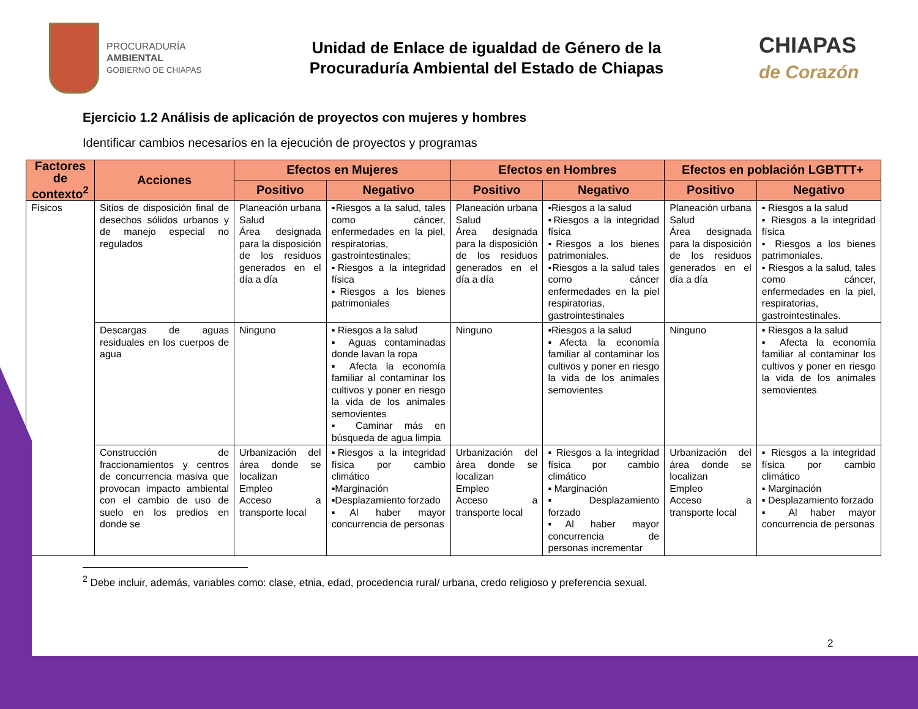PROCURADURÍA
AMBIENTAL
GOBIERNO DE CHIAPAS
Unidad de Enlace de igualdad de Género de la
Procuraduría Ambiental del Estado de Chiapas
CHIAPAS
de Corazón
Ejercicio 1.2 Análisis de aplicación de proyectos con mujeres y hombres
Identificar cambios necesarios en la ejecución de proyectos y programas
| Factores de contexto<sup>2</sup> | Acciones | Efectos en Mujeres | | Efectos en Hombres | | Efectos en población LGBTTT+ | |
| --- | --- | --- | --- | --- | --- | --- | --- |
| | | Positivo | Negativo | Positivo | Negativo | Positivo | Negativo |
| Físicos | Sitios de disposición final de desechos sólidos urbanos y de manejo especial no regulados | Planeación urbana Salud Área designada para la disposición de los residuos generados en el día a día | ▪Riesgos a la salud, tales como cáncer, enfermedades en la piel, respiratorias, gastrointestinales; ▪Riesgos a la integridad física ▪Riesgos a los bienes patrimoniales | Planeación urbana Salud Área designada para la disposición de los residuos generados en el día a día | ▪Riesgos a la salud ▪Riesgos a la integridad física ▪Riesgos a los bienes patrimoniales. ▪Riesgos a la salud tales como cáncer enfermedades en la piel respiratorias, gastrointestinales | Planeación urbana Salud Área designada para la disposición de los residuos generados en el día a día | ▪ Riesgos a la salud ▪ Riesgos a la integridad física ▪ Riesgos a los bienes patrimoniales. ▪ Riesgos a la salud, tales como cáncer, enfermedades en la piel, respiratorias, gastrointestinales. |
| | Descargas de aguas residuales en los cuerpos de agua | Ninguno | ▪ Riesgos a la salud ▪ Aguas contaminadas donde lavan la ropa ▪ Afecta la economía familiar al contaminar los cultivos y poner en riesgo la vida de los animales semovientes ▪ Caminar más en búsqueda de agua limpia | Ninguno | ▪Riesgos a la salud ▪Afecta la economía familiar al contaminar los cultivos y poner en riesgo la vida de los animales semovientes | Ninguno | ▪ Riesgos a la salud ▪ Afecta la economía familiar al contaminar los cultivos y poner en riesgo la vida de los animales semovientes |
| | Construcción de fraccionamientos y centros de concurrencia masiva que provocan impacto ambiental con el cambio de uso de suelo en los predios en donde se | Urbanización del área donde se localizan Empleo Acceso a transporte local | ▪Riesgos a la integridad física por cambio climático ▪Marginación ▪Desplazamiento forzado ▪Al haber mayor concurrencia de personas | Urbanización del área donde se localizan Empleo Acceso a transporte local | ▪ Riesgos a la integridad física por cambio climático ▪ Marginación ▪ Desplazamiento forzado ▪Al haber mayor concurrencia de personas incrementar | Urbanización del área donde se localizan Empleo Acceso a transporte local | ▪ Riesgos a la integridad física por cambio climático ▪ Marginación ▪ Desplazamiento forzado ▪ Al haber mayor concurrencia de personas |
<sup>2</sup> Debe incluir, además, variables como: clase, etnia, edad, procedencia rural/ urbana, credo religioso y preferencia sexual.
2